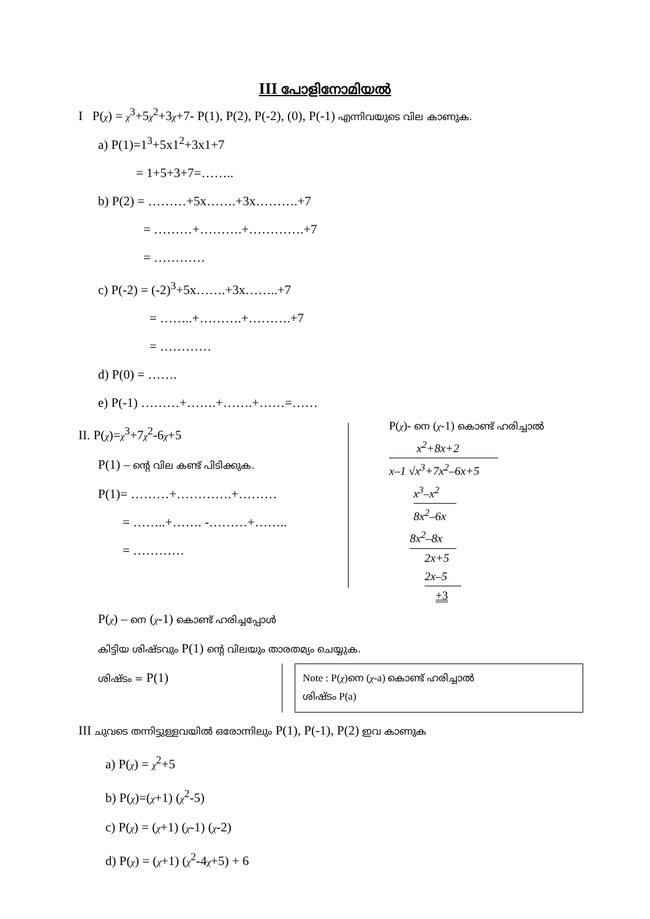III പോളിനോമിയൽ
I P(χ) = χ<sup>3</sup>+5χ<sup>2</sup>+3χ+7- P(1), P(2), P(-2), (0), P(-1) എന്നിവയുടെ വില കാണുക.
a) P(1)=1<sup>3</sup>+5x1<sup>2</sup>+3x1+7
= 1+5+3+7=……..
b) P(2) = ………+5x…….+3x……….+7
= ………+……….+………….+7
= …………
c) P(-2) = (-2)<sup>3</sup>+5x…….+3x……..+7
= ……..+……….+……….+7
= …………
d) P(0) = …….
e) P(-1) ………+…….+…….+……=……
II. P(χ)=χ<sup>3</sup>+7χ<sup>2</sup>-6χ+5
P(1) – ന്റെ വില കണ്ട് പിടിക്കുക.
P(1)= ………+………….+………
= ……..+……. -………+……..
= …………
P(χ)- നെ (χ-1) കൊണ്ട് ഹരിച്ചാൽ
x<sup>2</sup>+8x+2
x–1 √x<sup>3</sup>+7x<sup>2</sup>–6x+5
x<sup>3</sup>–x<sup>2</sup>
8x<sup>2</sup>–6x
8x<sup>2</sup>–8x
2x+5
2x–5
+3
P(χ) – നെ (χ-1) കൊണ്ട് ഹരിച്ചപ്പോൾ
കിട്ടിയ ശിഷ്ടവും P(1) ന്റെ വിലയും താരതമ്യം ചെയ്യുക.
ശിഷ്ടം = P(1)
Note : P(χ)നെ (χ-a) കൊണ്ട് ഹരിച്ചാൽ
ശിഷ്ടം P(a)
III ചുവടെ തന്നിട്ടുള്ളവയിൽ ഒരോന്നിലും P(1), P(-1), P(2) ഇവ കാണുക
a) P(χ) = χ<sup>2</sup>+5
b) P(χ)=(χ+1) (χ<sup>2</sup>-5)
c) P(χ) = (χ+1) (χ-1) (χ-2)
d) P(χ) = (χ+1) (χ<sup>2</sup>-4χ+5) + 6